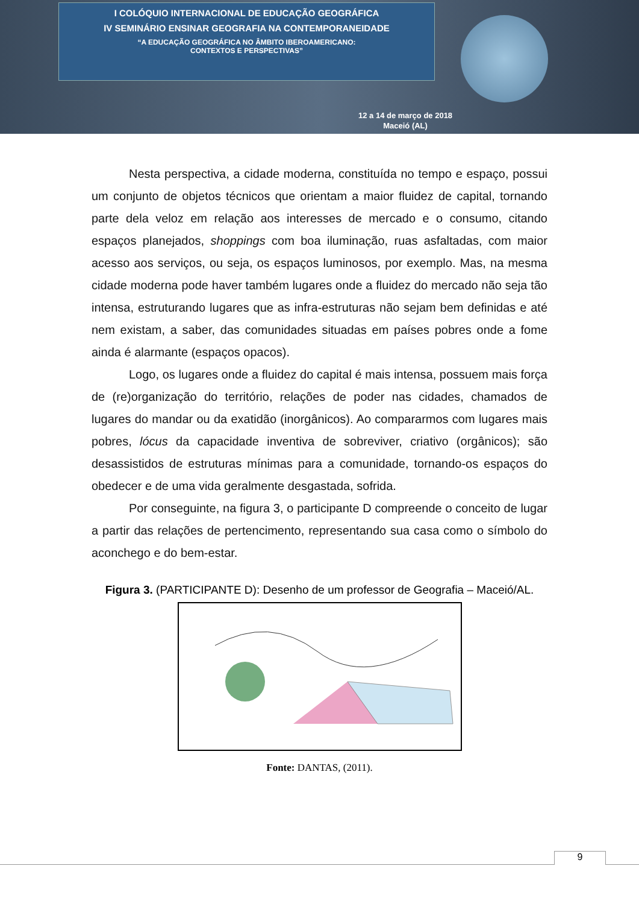I COLÓQUIO INTERNACIONAL DE EDUCAÇÃO GEOGRÁFICA
IV SEMINÁRIO ENSINAR GEOGRAFIA NA CONTEMPORANEIDADE
“A EDUCAÇÃO GEOGRÁFICA NO ÂMBITO IBEROAMERICANO:
CONTEXTOS E PERSPECTIVAS”
12 a 14 de março de 2018
Maceió (AL)
Nesta perspectiva, a cidade moderna, constituída no tempo e espaço, possui um conjunto de objetos técnicos que orientam a maior fluidez de capital, tornando parte dela veloz em relação aos interesses de mercado e o consumo, citando espaços planejados, shoppings com boa iluminação, ruas asfaltadas, com maior acesso aos serviços, ou seja, os espaços luminosos, por exemplo. Mas, na mesma cidade moderna pode haver também lugares onde a fluidez do mercado não seja tão intensa, estruturando lugares que as infra-estruturas não sejam bem definidas e até nem existam, a saber, das comunidades situadas em países pobres onde a fome ainda é alarmante (espaços opacos).
Logo, os lugares onde a fluidez do capital é mais intensa, possuem mais força de (re)organização do território, relações de poder nas cidades, chamados de lugares do mandar ou da exatidão (inorgânicos). Ao compararmos com lugares mais pobres, lócus da capacidade inventiva de sobreviver, criativo (orgânicos); são desassistidos de estruturas mínimas para a comunidade, tornando-os espaços do obedecer e de uma vida geralmente desgastada, sofrida.
Por conseguinte, na figura 3, o participante D compreende o conceito de lugar a partir das relações de pertencimento, representando sua casa como o símbolo do aconchego e do bem-estar.
Figura 3. (PARTICIPANTE D): Desenho de um professor de Geografia – Maceió/AL.
Fonte: DANTAS, (2011).
9